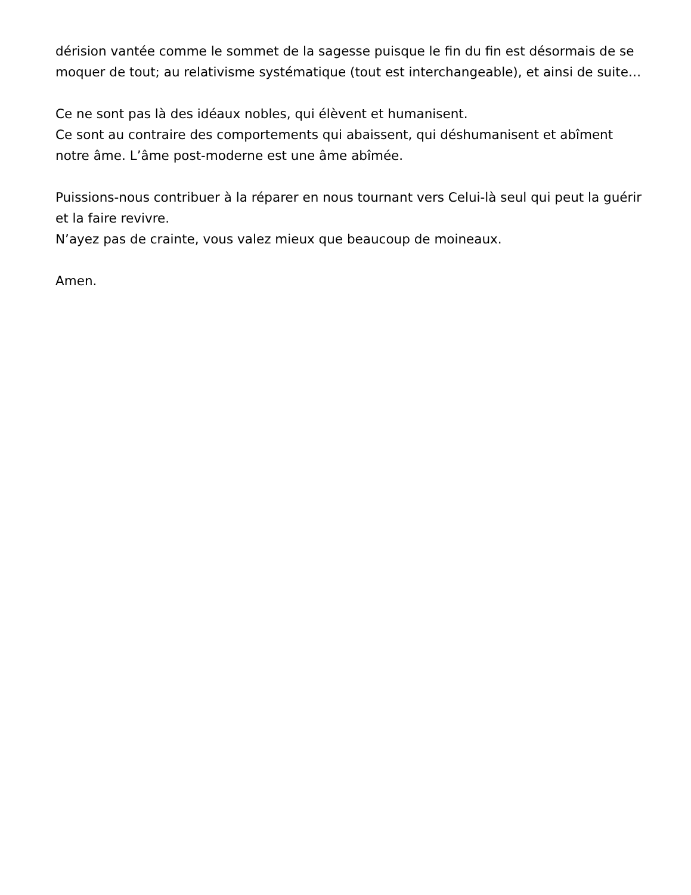dérision vantée comme le sommet de la sagesse puisque le fin du fin est désormais de se moquer de tout; au relativisme systématique (tout est interchangeable), et ainsi de suite…
Ce ne sont pas là des idéaux nobles, qui élèvent et humanisent.
Ce sont au contraire des comportements qui abaissent, qui déshumanisent et abîment notre âme. L’âme post-moderne est une âme abîmée.
Puissions-nous contribuer à la réparer en nous tournant vers Celui-là seul qui peut la guérir et la faire revivre.
N’ayez pas de crainte, vous valez mieux que beaucoup de moineaux.
Amen.